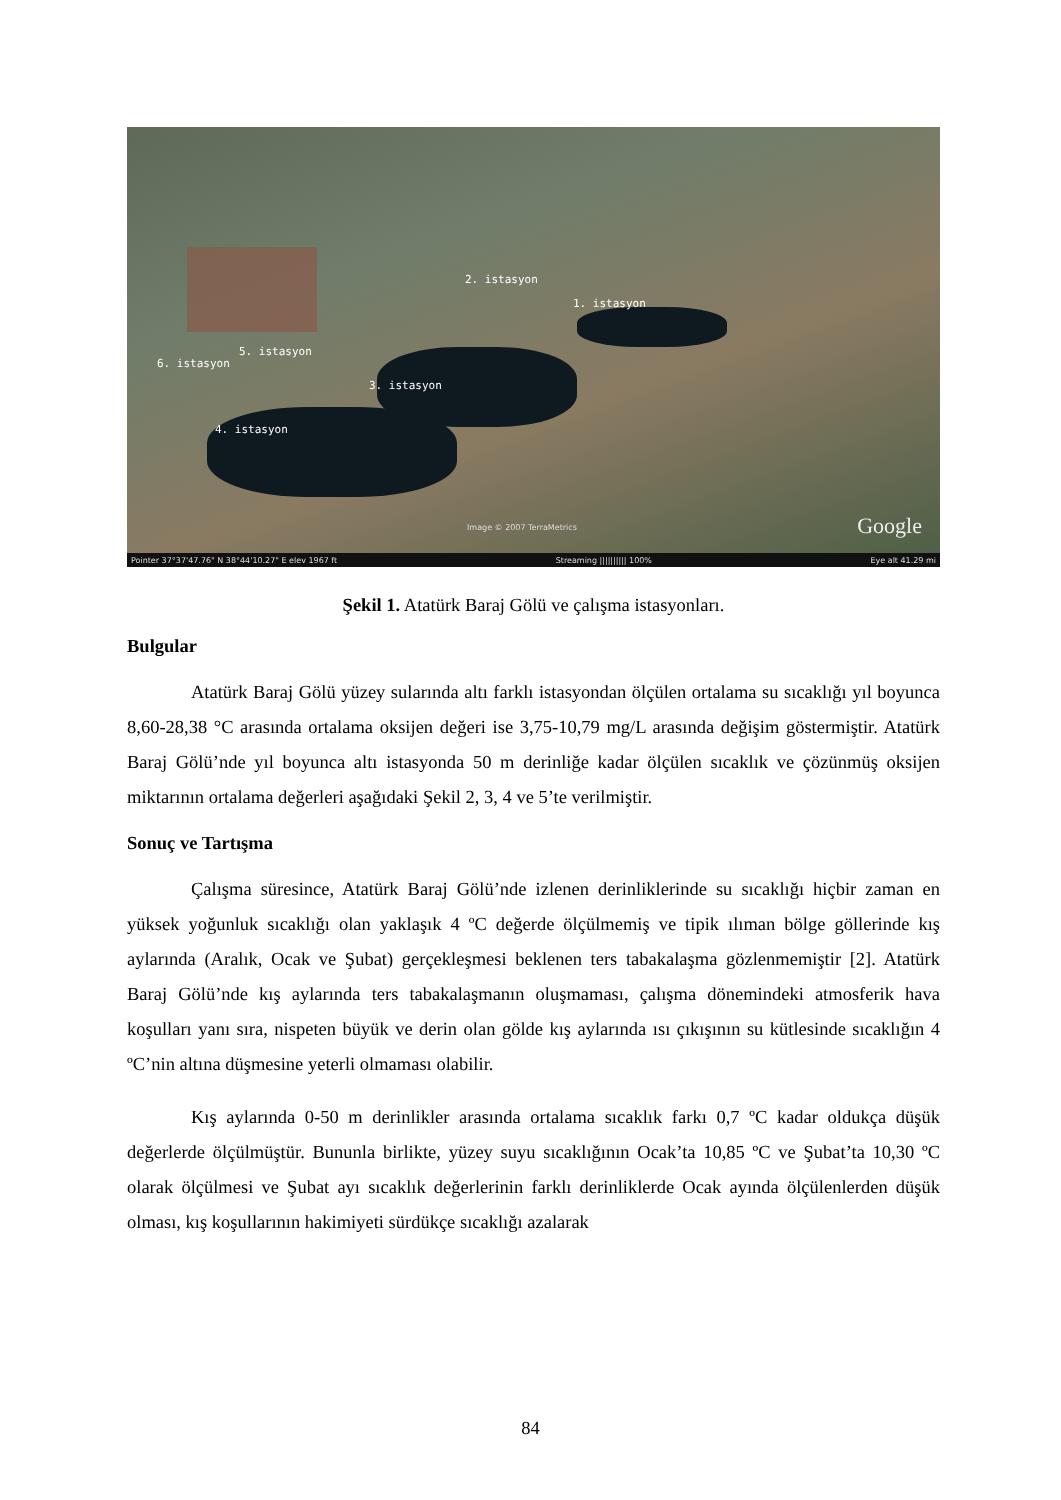2. istasyon
1. istasyon
5. istasyon
6. istasyon
3. istasyon
4. istasyon
Image © 2007 TerraMetrics Google
Pointer 37°37'47.76" N 38°44'10.27" E elev 1967 ft Streaming |||||||||| 100% Eye alt 41.29 mi
Şekil 1. Atatürk Baraj Gölü ve çalışma istasyonları.
Bulgular
Atatürk Baraj Gölü yüzey sularında altı farklı istasyondan ölçülen ortalama su sıcaklığı yıl boyunca 8,60-28,38 °C arasında ortalama oksijen değeri ise 3,75-10,79 mg/L arasında değişim göstermiştir. Atatürk Baraj Gölü’nde yıl boyunca altı istasyonda 50 m derinliğe kadar ölçülen sıcaklık ve çözünmüş oksijen miktarının ortalama değerleri aşağıdaki Şekil 2, 3, 4 ve 5’te verilmiştir.
Sonuç ve Tartışma
Çalışma süresince, Atatürk Baraj Gölü’nde izlenen derinliklerinde su sıcaklığı hiçbir zaman en yüksek yoğunluk sıcaklığı olan yaklaşık 4 ºC değerde ölçülmemiş ve tipik ılıman bölge göllerinde kış aylarında (Aralık, Ocak ve Şubat) gerçekleşmesi beklenen ters tabakalaşma gözlenmemiştir [2]. Atatürk Baraj Gölü’nde kış aylarında ters tabakalaşmanın oluşmaması, çalışma dönemindeki atmosferik hava koşulları yanı sıra, nispeten büyük ve derin olan gölde kış aylarında ısı çıkışının su kütlesinde sıcaklığın 4 ºC’nin altına düşmesine yeterli olmaması olabilir.
Kış aylarında 0-50 m derinlikler arasında ortalama sıcaklık farkı 0,7 ºC kadar oldukça düşük değerlerde ölçülmüştür. Bununla birlikte, yüzey suyu sıcaklığının Ocak’ta 10,85 ºC ve Şubat’ta 10,30 ºC olarak ölçülmesi ve Şubat ayı sıcaklık değerlerinin farklı derinliklerde Ocak ayında ölçülenlerden düşük olması, kış koşullarının hakimiyeti sürdükçe sıcaklığı azalarak
84